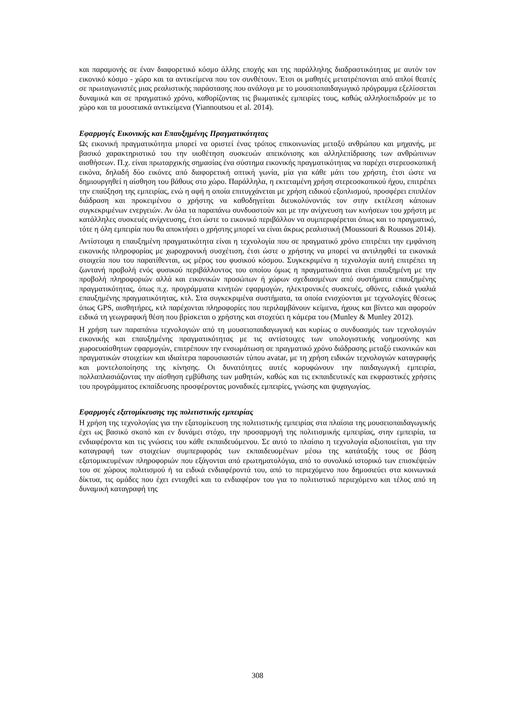και παραμονής σε έναν διαφορετικό κόσμο άλλης εποχής και της παράλληλης διαδραστικότητας με αυτόν τον εικονικό κόσμο - χώρο και τα αντικείμενα που τον συνθέτουν. Έτσι οι μαθητές μετατρέπονται από απλοί θεατές σε πρωταγωνιστές μιας ρεαλιστικής παράστασης που ανάλογα με το μουσειοπαιδαγωγικό πρόγραμμα εξελίσσεται δυναμικά και σε πραγματικό χρόνο, καθορίζοντας τις βιωματικές εμπειρίες τους, καθώς αλληλοεπιδρούν με το χώρο και τα μουσειακά αντικείμενα (Yiannoutsou et al. 2014).
Εφαρμογές Εικονικής και Επαυξημένης Πραγματικότητας
Ως εικονική πραγματικότητα μπορεί να οριστεί ένας τρόπος επικοινωνίας μεταξύ ανθρώπου και μηχανής, με βασικό χαρακτηριστικό του την υιοθέτηση συσκευών απεικόνισης και αλληλεπίδρασης των ανθρώπινων αισθήσεων. Π.χ. είναι πρωταρχικής σημασίας ένα σύστημα εικονικής πραγματικότητας να παρέχει στερεοσκοπική εικόνα, δηλαδή δύο εικόνες από διαφορετική οπτική γωνία, μία για κάθε μάτι του χρήστη, έτσι ώστε να δημιουργηθεί η αίσθηση του βάθους στο χώρο. Παράλληλα, η εκτεταμένη χρήση στερεοσκοπικού ήχου, επιτρέπει την επαύξηση της εμπειρίας, ενώ η αφή η οποία επιτυγχάνεται με χρήση ειδικού εξοπλισμού, προσφέρει επιπλέον διάδραση και προκειμένου ο χρήστης να καθοδηγείται διευκολύνοντάς τον στην εκτέλεση κάποιων συγκεκριμένων ενεργειών. Αν όλα τα παραπάνω συνδυαστούν και με την ανίχνευση των κινήσεων του χρήστη με κατάλληλες συσκευές ανίχνευσης, έτσι ώστε το εικονικό περιβάλλον να συμπεριφέρεται όπως και το πραγματικό, τότε η όλη εμπειρία που θα αποκτήσει ο χρήστης μπορεί να είναι άκρως ρεαλιστική (Moussouri & Roussos 2014).
Αντίστοιχα η επαυξημένη πραγματικότητα είναι η τεχνολογία που σε πραγματικό χρόνο επιτρέπει την εμφάνιση εικονικής πληροφορίας με χωροχρονική συσχέτιση, έτσι ώστε ο χρήστης να μπορεί να αντιληφθεί τα εικονικά στοιχεία που του παρατίθενται, ως μέρος του φυσικού κόσμου. Συγκεκριμένα η τεχνολογία αυτή επιτρέπει τη ζωντανή προβολή ενός φυσικού περιβάλλοντος του οποίου όμως η πραγματικότητα είναι επαυξημένη με την προβολή πληροφοριών αλλά και εικονικών προσώπων ή χώρων σχεδιασμένων από συστήματα επαυξημένης πραγματικότητας, όπως π.χ. προγράμματα κινητών εφαρμογών, ηλεκτρονικές συσκευές, οθόνες, ειδικά γυαλιά επαυξημένης πραγματικότητας, κτλ. Στα συγκεκριμένα συστήματα, τα οποία ενισχύονται με τεχνολογίες θέσεως όπως GPS, αισθητήρες, κτλ παρέχονται πληροφορίες που περιλαμβάνουν κείμενα, ήχους και βίντεο και αφορούν ειδικά τη γεωγραφική θέση που βρίσκεται ο χρήστης και στοχεύει η κάμερα του (Munley & Munley 2012).
Η χρήση των παραπάνω τεχνολογιών από τη μουσειοπαιδαγωγική και κυρίως ο συνδυασμός των τεχνολογιών εικονικής και επαυξημένης πραγματικότητας με τις αντίστοιχες των υπολογιστικής νοημοσύνης και χωροευαίσθητων εφαρμογών, επιτρέπουν την ενσωμάτωση σε πραγματικό χρόνο διάδρασης μεταξύ εικονικών και πραγματικών στοιχείων και ιδιαίτερα παρουσιαστών τύπου avatar, με τη χρήση ειδικών τεχνολογιών καταγραφής και μοντελοποίησης της κίνησης. Οι δυνατότητες αυτές κορυφώνουν την παιδαγωγική εμπειρία, πολλαπλασιάζοντας την αίσθηση εμβύθισης των μαθητών, καθώς και τις εκπαιδευτικές και εκφραστικές χρήσεις του προγράμματος εκπαίδευσης προσφέροντας μοναδικές εμπειρίες, γνώσης και ψυχαγωγίας.
Εφαρμογές εξατομίκευσης της πολιτιστικής εμπειρίας
Η χρήση της τεχνολογίας για την εξατομίκευση της πολιτιστικής εμπειρίας στα πλαίσια της μουσειοπαιδαγωγικής έχει ως βασικό σκοπό και εν δυνάμει στόχο, την προσαρμογή της πολιτισμικής εμπειρίας, στην εμπειρία, τα ενδιαφέροντα και τις γνώσεις του κάθε εκπαιδευόμενου. Σε αυτό το πλαίσιο η τεχνολογία αξιοποιείται, για την καταγραφή των στοιχείων συμπεριφοράς των εκπαιδευομένων μέσω της κατάταξής τους σε βάση εξατομικευμένων πληροφοριών που εξάγονται από ερωτηματολόγια, από το συνολικό ιστορικό των επισκέψεών του σε χώρους πολιτισμού ή τα ειδικά ενδιαφέροντά του, από το περιεχόμενο που δημοσιεύει στα κοινωνικά δίκτυα, τις ομάδες που έχει ενταχθεί και το ενδιαφέρον του για το πολιτιστικό περιεχόμενο και τέλος από τη δυναμική καταγραφή της
308